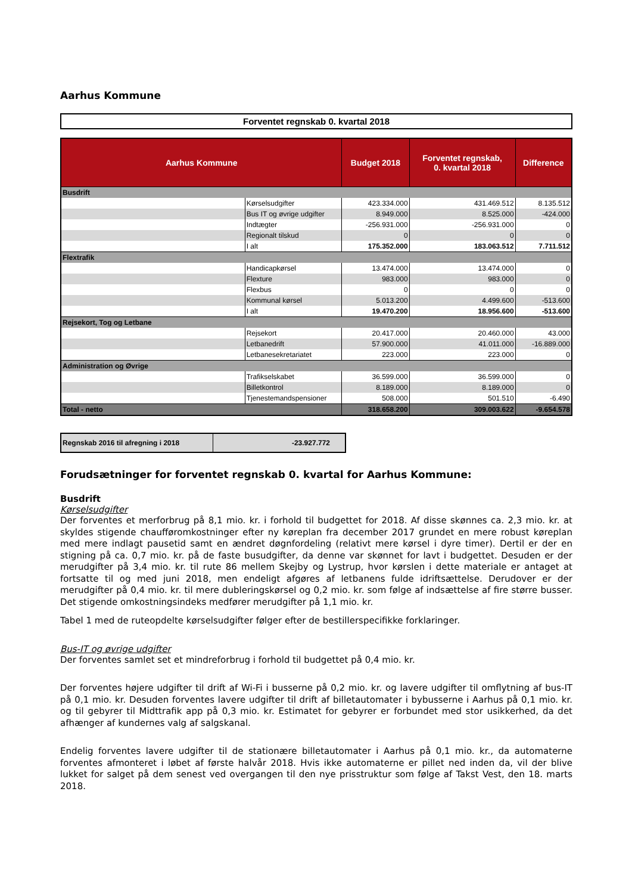Aarhus Kommune
Forventet regnskab 0. kvartal 2018
| Aarhus Kommune | | Budget 2018 | Forventet regnskab, 0. kvartal 2018 | Difference |
| --- | --- | --- | --- | --- |
| Busdrift | | | | |
| | Kørselsudgifter | 423.334.000 | 431.469.512 | 8.135.512 |
| | Bus IT og øvrige udgifter | 8.949.000 | 8.525.000 | -424.000 |
| | Indtægter | -256.931.000 | -256.931.000 | 0 |
| | Regionalt tilskud | 0 | 0 | 0 |
| | I alt | 175.352.000 | 183.063.512 | 7.711.512 |
| Flextrafik | | | | |
| | Handicapkørsel | 13.474.000 | 13.474.000 | 0 |
| | Flexture | 983.000 | 983.000 | 0 |
| | Flexbus | 0 | 0 | 0 |
| | Kommunal kørsel | 5.013.200 | 4.499.600 | -513.600 |
| | I alt | 19.470.200 | 18.956.600 | -513.600 |
| Rejsekort, Tog og Letbane | | | | |
| | Rejsekort | 20.417.000 | 20.460.000 | 43.000 |
| | Letbanedrift | 57.900.000 | 41.011.000 | -16.889.000 |
| | Letbanesekretariatet | 223.000 | 223.000 | 0 |
| Administration og Øvrige | | | | |
| | Trafikselskabet | 36.599.000 | 36.599.000 | 0 |
| | Billetkontrol | 8.189.000 | 8.189.000 | 0 |
| | Tjenestemandspensioner | 508.000 | 501.510 | -6.490 |
| Total - netto | | 318.658.200 | 309.003.622 | -9.654.578 |
| Regnskab 2016 til afregning i 2018 | -23.927.772 |
Forudsætninger for forventet regnskab 0. kvartal for Aarhus Kommune:
Busdrift
Kørselsudgifter
Der forventes et merforbrug på 8,1 mio. kr. i forhold til budgettet for 2018. Af disse skønnes ca. 2,3 mio. kr. at skyldes stigende chaufføromkostninger efter ny køreplan fra december 2017 grundet en mere robust køreplan med mere indlagt pausetid samt en ændret døgnfordeling (relativt mere kørsel i dyre timer). Dertil er der en stigning på ca. 0,7 mio. kr. på de faste busudgifter, da denne var skønnet for lavt i budgettet. Desuden er der merudgifter på 3,4 mio. kr. til rute 86 mellem Skejby og Lystrup, hvor kørslen i dette materiale er antaget at fortsatte til og med juni 2018, men endeligt afgøres af letbanens fulde idriftsættelse. Derudover er der merudgifter på 0,4 mio. kr. til mere dubleringskørsel og 0,2 mio. kr. som følge af indsættelse af fire større busser. Det stigende omkostningsindeks medfører merudgifter på 1,1 mio. kr.
Tabel 1 med de ruteopdelte kørselsudgifter følger efter de bestillerspecifikke forklaringer.
Bus-IT og øvrige udgifter
Der forventes samlet set et mindreforbrug i forhold til budgettet på 0,4 mio. kr.
Der forventes højere udgifter til drift af Wi-Fi i busserne på 0,2 mio. kr. og lavere udgifter til omflytning af bus-IT på 0,1 mio. kr. Desuden forventes lavere udgifter til drift af billetautomater i bybusserne i Aarhus på 0,1 mio. kr. og til gebyrer til Midttrafik app på 0,3 mio. kr. Estimatet for gebyrer er forbundet med stor usikkerhed, da det afhænger af kundernes valg af salgskanal.
Endelig forventes lavere udgifter til de stationære billetautomater i Aarhus på 0,1 mio. kr., da automaterne forventes afmonteret i løbet af første halvår 2018. Hvis ikke automaterne er pillet ned inden da, vil der blive lukket for salget på dem senest ved overgangen til den nye prisstruktur som følge af Takst Vest, den 18. marts 2018.